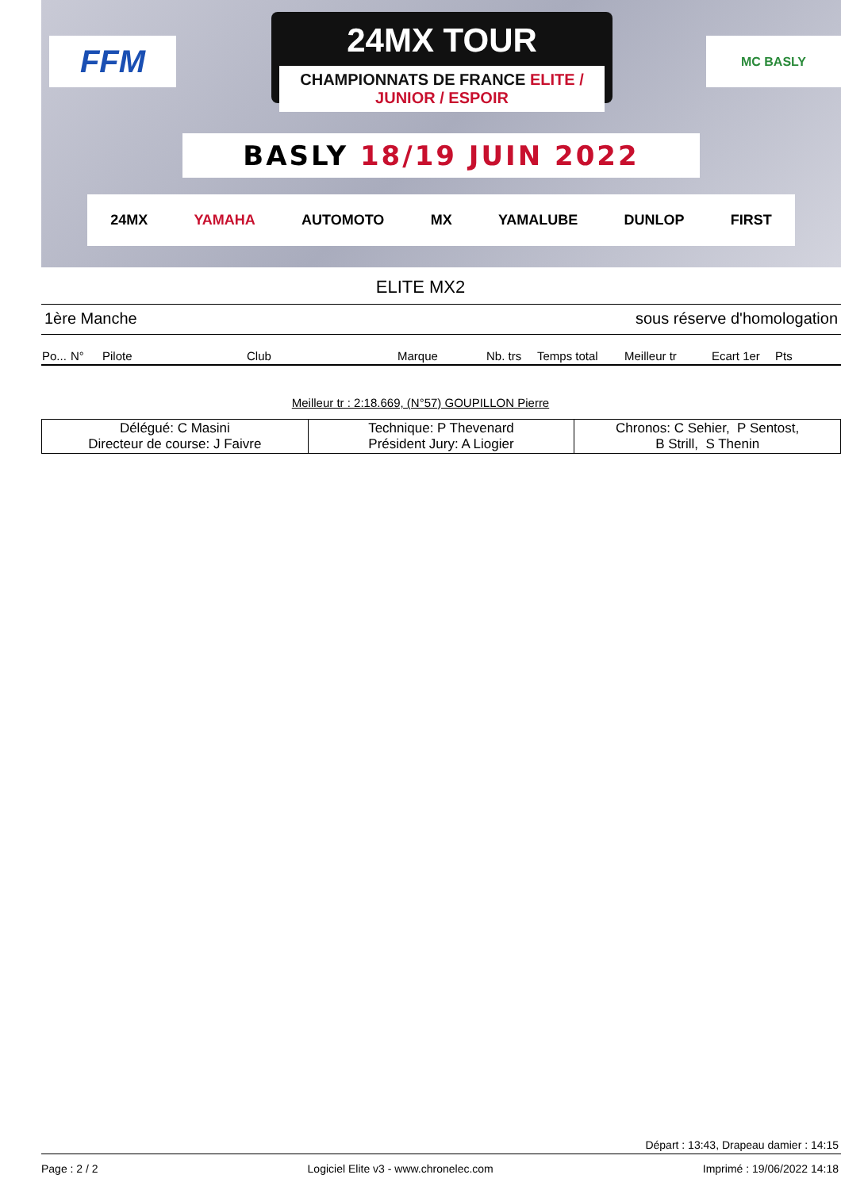FFM
24MX TOUR
CHAMPIONNATS DE FRANCE ELITE / JUNIOR / ESPOIR
MC BASLY
BASLY 18/19 JUIN 2022
24MX YAMAHA AUTOMOTO MX YAMALUBE DUNLOP FIRST
ELITE MX2
1ère Manche sous réserve d'homologation
| Po... | N° | Pilote | Club | Marque | Nb. trs | Temps total | Meilleur tr | Ecart 1er | Pts |
| --- | --- | --- | --- | --- | --- | --- | --- | --- | --- |
Meilleur tr : 2:18.669, (N°57) GOUPILLON Pierre
| Délégué: C Masini Directeur de course: J Faivre | Technique: P Thevenard Président Jury: A Liogier | Chronos: C Sehier, P Sentost, B Strill, S Thenin |
Départ : 13:43, Drapeau damier : 14:15
Page : 2 / 2 Logiciel Elite v3 - www.chronelec.com Imprimé : 19/06/2022 14:18